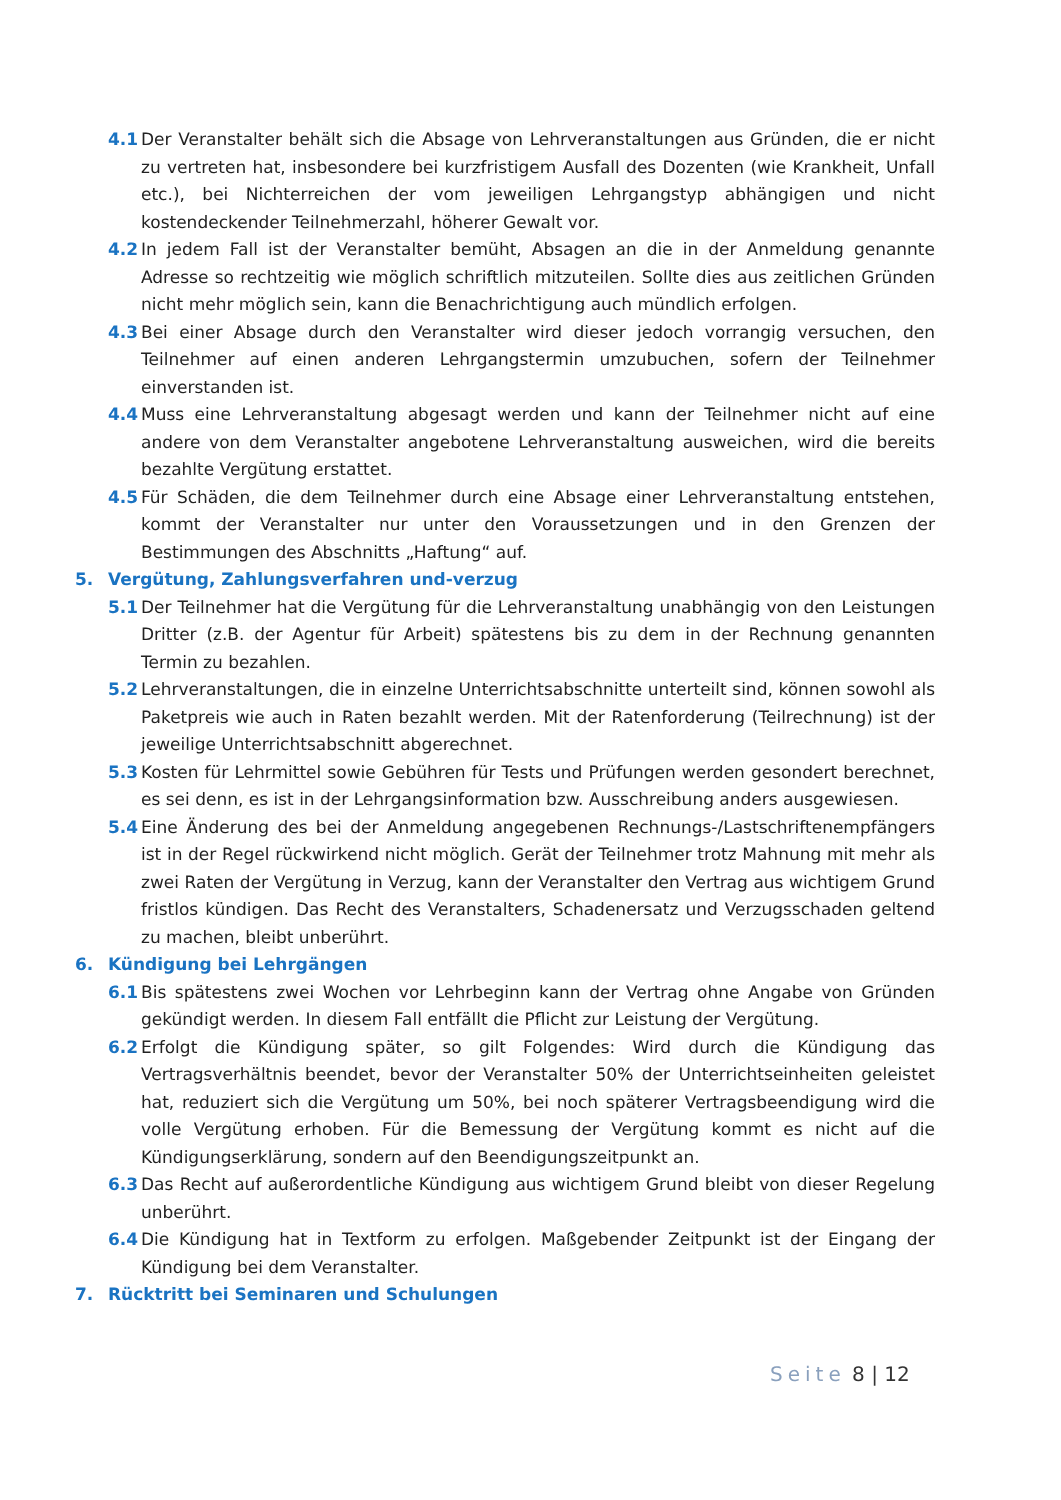4.1 Der Veranstalter behält sich die Absage von Lehrveranstaltungen aus Gründen, die er nicht zu vertreten hat, insbesondere bei kurzfristigem Ausfall des Dozenten (wie Krankheit, Unfall etc.), bei Nichterreichen der vom jeweiligen Lehrgangstyp abhängigen und nicht kostendeckender Teilnehmerzahl, höherer Gewalt vor.
4.2 In jedem Fall ist der Veranstalter bemüht, Absagen an die in der Anmeldung genannte Adresse so rechtzeitig wie möglich schriftlich mitzuteilen. Sollte dies aus zeitlichen Gründen nicht mehr möglich sein, kann die Benachrichtigung auch mündlich erfolgen.
4.3 Bei einer Absage durch den Veranstalter wird dieser jedoch vorrangig versuchen, den Teilnehmer auf einen anderen Lehrgangstermin umzubuchen, sofern der Teilnehmer einverstanden ist.
4.4 Muss eine Lehrveranstaltung abgesagt werden und kann der Teilnehmer nicht auf eine andere von dem Veranstalter angebotene Lehrveranstaltung ausweichen, wird die bereits bezahlte Vergütung erstattet.
4.5 Für Schäden, die dem Teilnehmer durch eine Absage einer Lehrveranstaltung entstehen, kommt der Veranstalter nur unter den Voraussetzungen und in den Grenzen der Bestimmungen des Abschnitts „Haftung“ auf.
5. Vergütung, Zahlungsverfahren und-verzug
5.1 Der Teilnehmer hat die Vergütung für die Lehrveranstaltung unabhängig von den Leistungen Dritter (z.B. der Agentur für Arbeit) spätestens bis zu dem in der Rechnung genannten Termin zu bezahlen.
5.2 Lehrveranstaltungen, die in einzelne Unterrichtsabschnitte unterteilt sind, können sowohl als Paketpreis wie auch in Raten bezahlt werden. Mit der Ratenforderung (Teilrechnung) ist der jeweilige Unterrichtsabschnitt abgerechnet.
5.3 Kosten für Lehrmittel sowie Gebühren für Tests und Prüfungen werden gesondert berechnet, es sei denn, es ist in der Lehrgangsinformation bzw. Ausschreibung anders ausgewiesen.
5.4 Eine Änderung des bei der Anmeldung angegebenen Rechnungs-/Lastschriftenempfängers ist in der Regel rückwirkend nicht möglich. Gerät der Teilnehmer trotz Mahnung mit mehr als zwei Raten der Vergütung in Verzug, kann der Veranstalter den Vertrag aus wichtigem Grund fristlos kündigen. Das Recht des Veranstalters, Schadenersatz und Verzugsschaden geltend zu machen, bleibt unberührt.
6. Kündigung bei Lehrgängen
6.1 Bis spätestens zwei Wochen vor Lehrbeginn kann der Vertrag ohne Angabe von Gründen gekündigt werden. In diesem Fall entfällt die Pflicht zur Leistung der Vergütung.
6.2 Erfolgt die Kündigung später, so gilt Folgendes: Wird durch die Kündigung das Vertragsverhältnis beendet, bevor der Veranstalter 50% der Unterrichtseinheiten geleistet hat, reduziert sich die Vergütung um 50%, bei noch späterer Vertragsbeendigung wird die volle Vergütung erhoben. Für die Bemessung der Vergütung kommt es nicht auf die Kündigungserklärung, sondern auf den Beendigungszeitpunkt an.
6.3 Das Recht auf außerordentliche Kündigung aus wichtigem Grund bleibt von dieser Regelung unberührt.
6.4 Die Kündigung hat in Textform zu erfolgen. Maßgebender Zeitpunkt ist der Eingang der Kündigung bei dem Veranstalter.
7. Rücktritt bei Seminaren und Schulungen
Seite 8 | 12